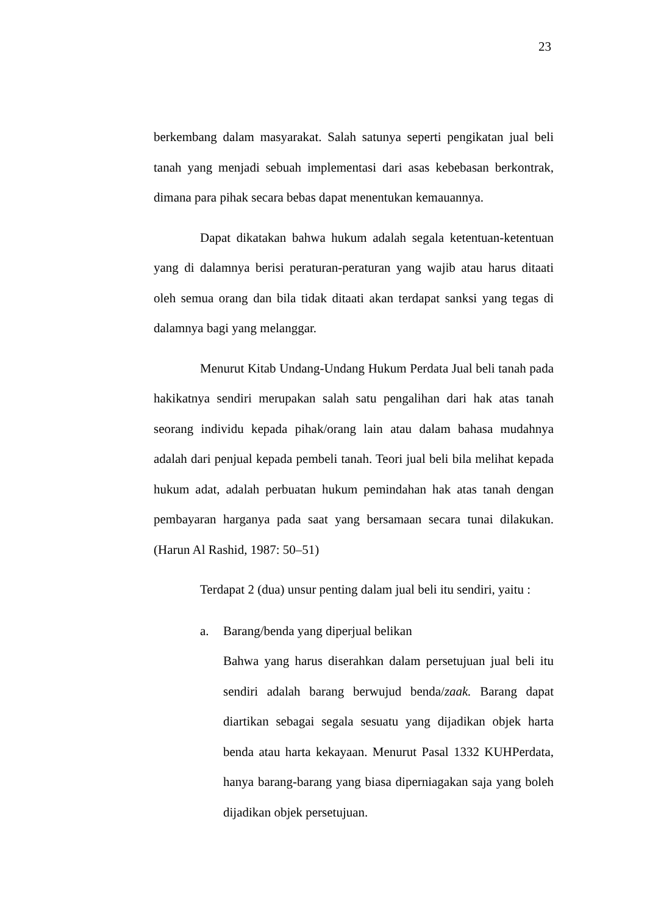23
berkembang dalam masyarakat. Salah satunya seperti pengikatan jual beli tanah yang menjadi sebuah implementasi dari asas kebebasan berkontrak, dimana para pihak secara bebas dapat menentukan kemauannya.
Dapat dikatakan bahwa hukum adalah segala ketentuan-ketentuan yang di dalamnya berisi peraturan-peraturan yang wajib atau harus ditaati oleh semua orang dan bila tidak ditaati akan terdapat sanksi yang tegas di dalamnya bagi yang melanggar.
Menurut Kitab Undang-Undang Hukum Perdata Jual beli tanah pada hakikatnya sendiri merupakan salah satu pengalihan dari hak atas tanah seorang individu kepada pihak/orang lain atau dalam bahasa mudahnya adalah dari penjual kepada pembeli tanah. Teori jual beli bila melihat kepada hukum adat, adalah perbuatan hukum pemindahan hak atas tanah dengan pembayaran harganya pada saat yang bersamaan secara tunai dilakukan. (Harun Al Rashid, 1987: 50–51)
Terdapat 2 (dua) unsur penting dalam jual beli itu sendiri, yaitu :
a. Barang/benda yang diperjual belikan
Bahwa yang harus diserahkan dalam persetujuan jual beli itu sendiri adalah barang berwujud benda/zaak. Barang dapat diartikan sebagai segala sesuatu yang dijadikan objek harta benda atau harta kekayaan. Menurut Pasal 1332 KUHPerdata, hanya barang-barang yang biasa diperniagakan saja yang boleh dijadikan objek persetujuan.